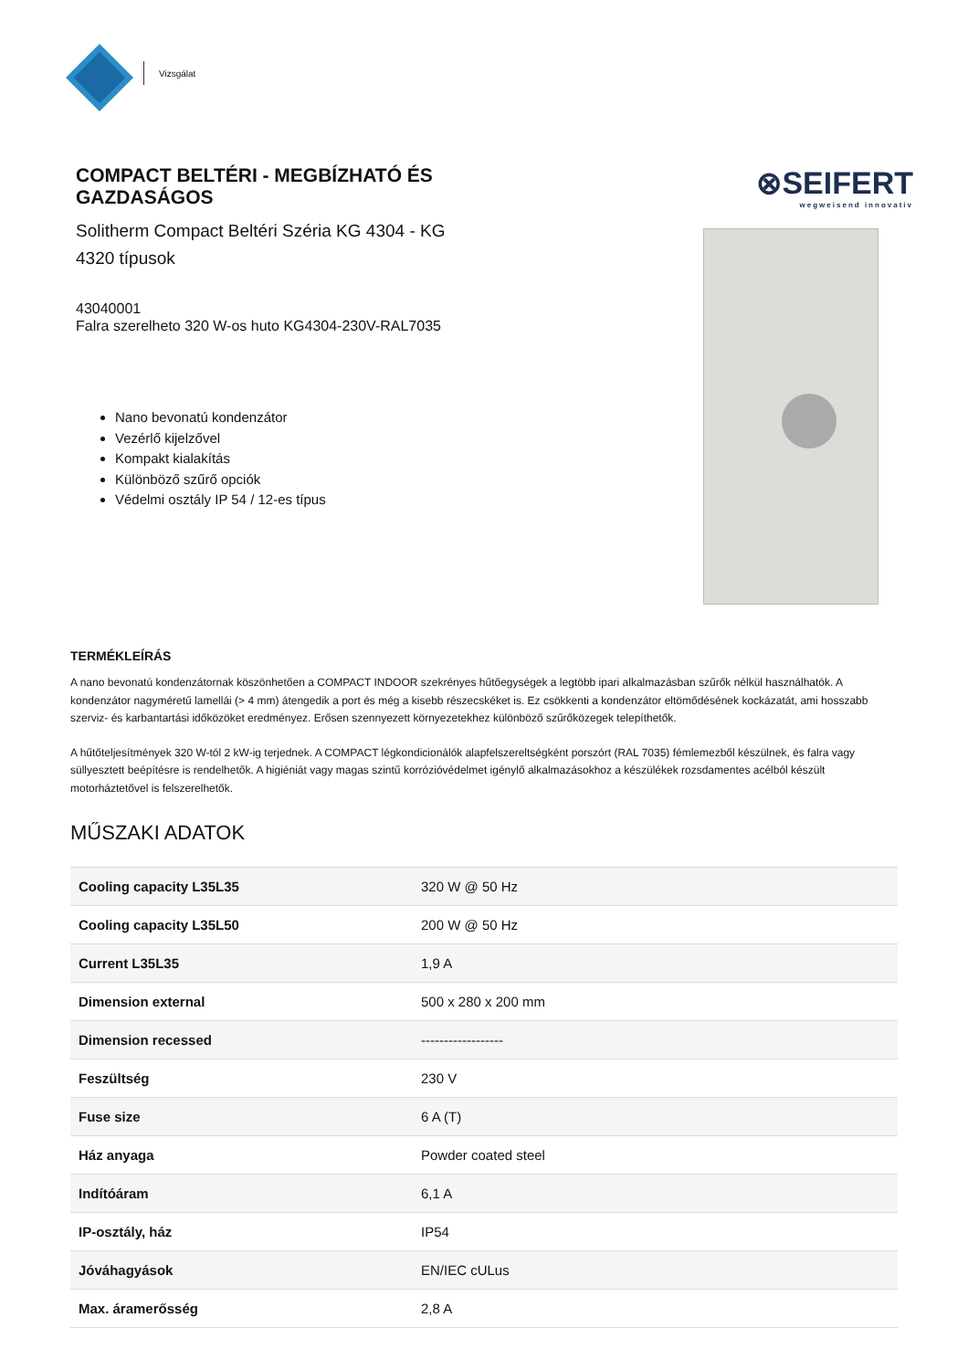Vizsgálat
COMPACT BELTÉRI - MEGBÍZHATÓ ÉS GAZDASÁGOS
Solitherm Compact Beltéri Széria KG 4304 - KG 4320 típusok
43040001
Falra szerelheto 320 W-os huto KG4304-230V-RAL7035
Nano bevonatú kondenzátor
Vezérlő kijelzővel
Kompakt kialakítás
Különböző szűrő opciók
Védelmi osztály IP 54 / 12-es típus
⊗SEIFERT
wegweisend innovativ
TERMÉKLEÍRÁS
A nano bevonatú kondenzátornak köszönhetően a COMPACT INDOOR szekrényes hűtőegységek a legtöbb ipari alkalmazásban szűrők nélkül használhatók. A kondenzátor nagyméretű lamellái (> 4 mm) átengedik a port és még a kisebb részecskéket is. Ez csökkenti a kondenzátor eltömődésének kockázatát, ami hosszabb szerviz- és karbantartási időközöket eredményez. Erősen szennyezett környezetekhez különböző szűrőközegek telepíthetők.
A hűtőteljesítmények 320 W-tól 2 kW-ig terjednek. A COMPACT légkondicionálók alapfelszereltségként porszórt (RAL 7035) fémlemezből készülnek, és falra vagy süllyesztett beépítésre is rendelhetők. A higiéniát vagy magas szintű korrózióvédelmet igénylő alkalmazásokhoz a készülékek rozsdamentes acélból készült motorháztetővel is felszerelhetők.
MŰSZAKI ADATOK
| Cooling capacity L35L35 | 320 W @ 50 Hz |
| Cooling capacity L35L50 | 200 W @ 50 Hz |
| Current L35L35 | 1,9 A |
| Dimension external | 500 x 280 x 200 mm |
| Dimension recessed | ------------------ |
| Feszültség | 230 V |
| Fuse size | 6 A (T) |
| Ház anyaga | Powder coated steel |
| Indítóáram | 6,1 A |
| IP-osztály, ház | IP54 |
| Jóváhagyások | EN/IEC cULus |
| Max. áramerősség | 2,8 A |